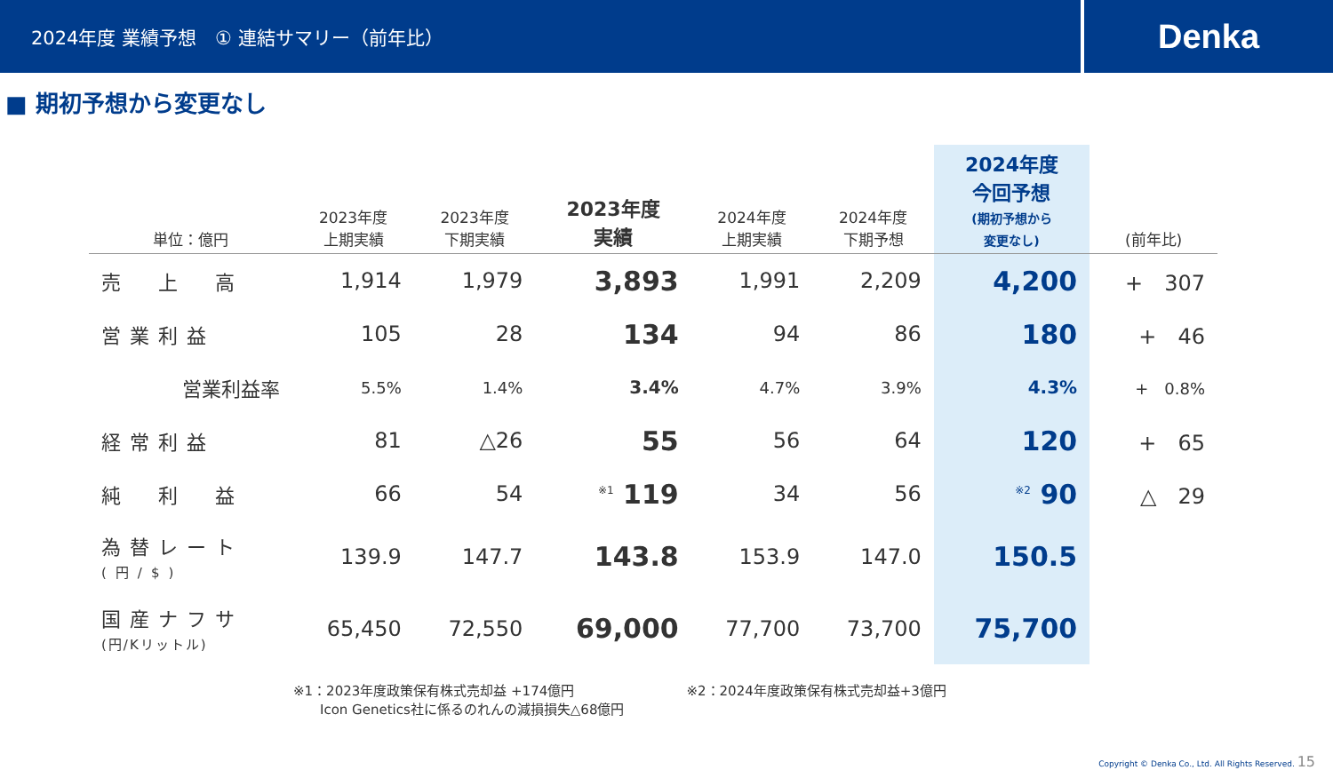2024年度 業績予想　① 連結サマリー（前年比）
Denka
■ 期初予想から変更なし
| 単位：億円 | 2023年度 上期実績 | 2023年度 下期実績 | 2023年度 実績 | 2024年度 上期実績 | 2024年度 下期予想 | 2024年度 今回予想 (期初予想から 変更なし) | (前年比) |
| --- | --- | --- | --- | --- | --- | --- | --- |
| 売 上 高 | 1,914 | 1,979 | 3,893 | 1,991 | 2,209 | 4,200 | + 307 |
| 営業利益 | 105 | 28 | 134 | 94 | 86 | 180 | + 46 |
| 営業利益率 | 5.5% | 1.4% | 3.4% | 4.7% | 3.9% | 4.3% | + 0.8% |
| 経常利益 | 81 | △26 | 55 | 56 | 64 | 120 | + 65 |
| 純 利 益 | 66 | 54 | <sup>※1</sup> 119 | 34 | 56 | <sup>※2</sup> 90 | △ 29 |
| 為替レート (円/$) | 139.9 | 147.7 | 143.8 | 153.9 | 147.0 | 150.5 | |
| 国産ナフサ (円/Kリットル) | 65,450 | 72,550 | 69,000 | 77,700 | 73,700 | 75,700 | |
※1：2023年度政策保有株式売却益 +174億円
　　Icon Genetics社に係るのれんの減損損失△68億円
※2：2024年度政策保有株式売却益+3億円
Copyright © Denka Co., Ltd. All Rights Reserved. 15